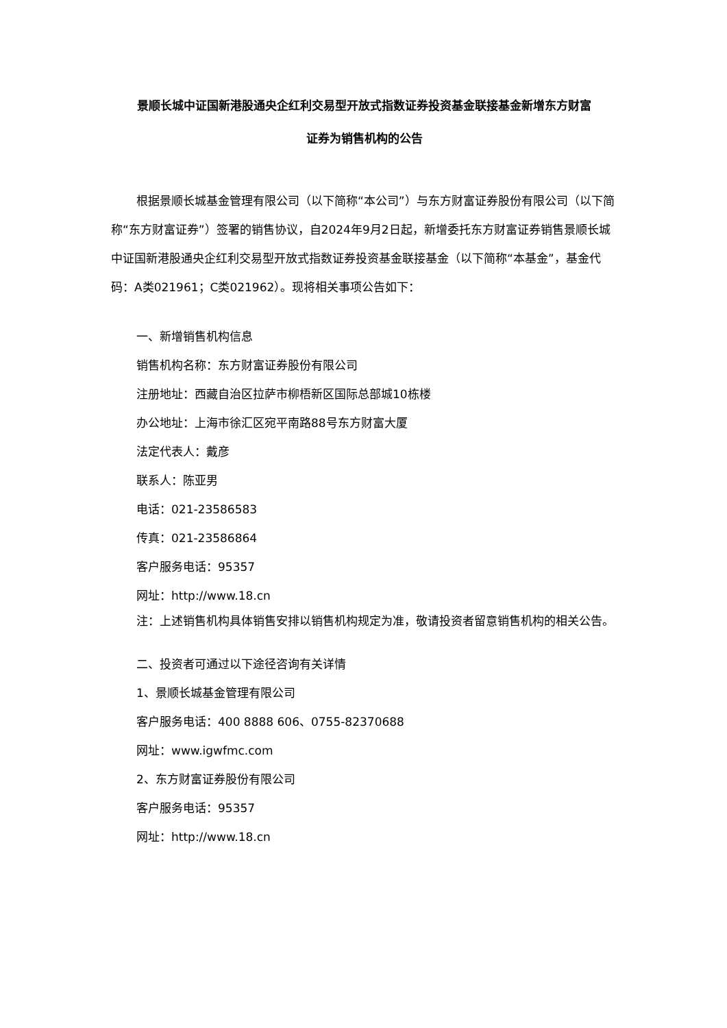景顺长城中证国新港股通央企红利交易型开放式指数证券投资基金联接基金新增东方财富
证券为销售机构的公告
根据景顺长城基金管理有限公司（以下简称“本公司”）与东方财富证券股份有限公司（以下简称“东方财富证券”）签署的销售协议，自2024年9月2日起，新增委托东方财富证券销售景顺长城中证国新港股通央企红利交易型开放式指数证券投资基金联接基金（以下简称“本基金”，基金代码：A类021961；C类021962）。现将相关事项公告如下：
一、新增销售机构信息
销售机构名称：东方财富证券股份有限公司
注册地址：西藏自治区拉萨市柳梧新区国际总部城10栋楼
办公地址：上海市徐汇区宛平南路88号东方财富大厦
法定代表人：戴彦
联系人：陈亚男
电话：021-23586583
传真：021-23586864
客户服务电话：95357
网址：http://www.18.cn
注：上述销售机构具体销售安排以销售机构规定为准，敬请投资者留意销售机构的相关公告。
二、投资者可通过以下途径咨询有关详情
1、景顺长城基金管理有限公司
客户服务电话：400 8888 606、0755-82370688
网址：www.igwfmc.com
2、东方财富证券股份有限公司
客户服务电话：95357
网址：http://www.18.cn